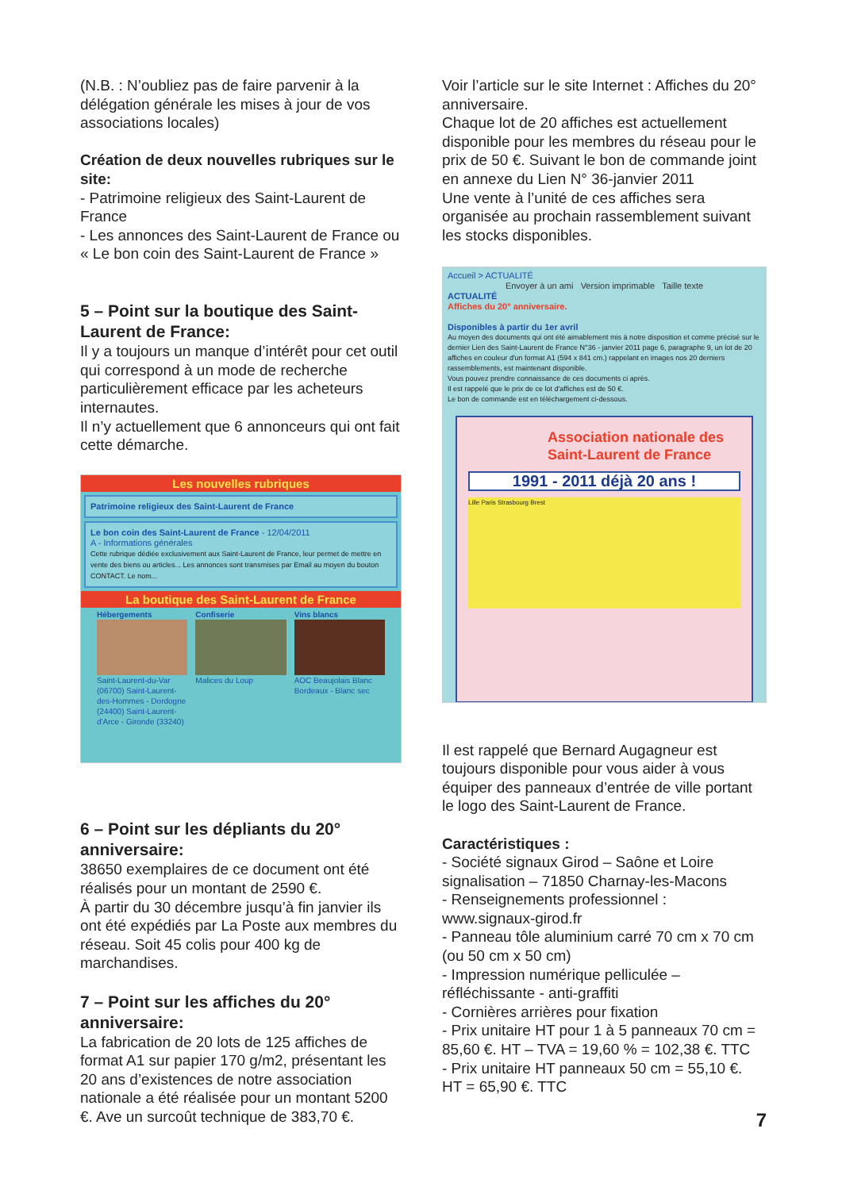(N.B. : N’oubliez pas de faire parvenir à la délégation générale les mises à jour de vos associations locales)
Création de deux nouvelles rubriques sur le site:
- Patrimoine religieux des Saint-Laurent de France
- Les annonces des Saint-Laurent de France ou « Le bon coin des Saint-Laurent de France »
5 – Point sur la boutique des Saint-Laurent de France:
Il y a toujours un manque d’intérêt pour cet outil qui correspond à un mode de recherche particulièrement efficace par les acheteurs internautes.
Il n’y actuellement que 6 annonceurs qui ont fait cette démarche.
Les nouvelles rubriques
Patrimoine religieux des Saint-Laurent de France
Le bon coin des Saint-Laurent de France - 12/04/2011
A - Informations générales
Cette rubrique dédiée exclusivement aux Saint-Laurent de France, leur permet de mettre en vente des biens ou articles... Les annonces sont transmises par Email au moyen du bouton CONTACT. Le nom...
La boutique des Saint-Laurent de France
Hébergements
Saint-Laurent-du-Var (06700) Saint-Laurent-des-Hommes - Dordogne (24400) Saint-Laurent-d'Arce - Gironde (33240)
Confiserie
Malices du Loup
Vins blancs
AOC Beaujolais Blanc
Bordeaux - Blanc sec
6 – Point sur les dépliants du 20° anniversaire:
38650 exemplaires de ce document ont été réalisés pour un montant de 2590 €.
À partir du 30 décembre jusqu’à fin janvier ils ont été expédiés par La Poste aux membres du réseau. Soit 45 colis pour 400 kg de marchandises.
7 – Point sur les affiches du 20° anniversaire:
La fabrication de 20 lots de 125 affiches de format A1 sur papier 170 g/m2, présentant les 20 ans d’existences de notre association nationale a été réalisée pour un montant 5200 €. Ave un surcoût technique de 383,70 €.
Voir l’article sur le site Internet : Affiches du 20° anniversaire.
Chaque lot de 20 affiches est actuellement disponible pour les membres du réseau pour le prix de 50 €. Suivant le bon de commande joint en annexe du Lien N° 36-janvier 2011
Une vente à l’unité de ces affiches sera organisée au prochain rassemblement suivant les stocks disponibles.
Accueil > ACTUALITÉ
Envoyer à un ami Version imprimable Taille texte
ACTUALITÉ
Affiches du 20° anniversaire.
Disponibles à partir du 1er avril
Au moyen des documents qui ont été aimablement mis à notre disposition et comme précisé sur le dernier Lien des Saint-Laurent de France N°36 - janvier 2011 page 6, paragraphe 9, un lot de 20 affiches en couleur d'un format A1 (594 x 841 cm.) rappelant en images nos 20 derniers rassemblements, est maintenant disponible.
Vous pouvez prendre connaissance de ces documents ci après.
Il est rappelé que le prix de ce lot d'affiches est de 50 €.
Le bon de commande est en téléchargement ci-dessous.
Association nationale des Saint-Laurent de France
1991 - 2011 déjà 20 ans !
Lille Paris Strasbourg Brest
Il est rappelé que Bernard Augagneur est toujours disponible pour vous aider à vous équiper des panneaux d’entrée de ville portant le logo des Saint-Laurent de France.
Caractéristiques :
- Société signaux Girod – Saône et Loire signalisation – 71850 Charnay-les-Macons
- Renseignements professionnel :
www.signaux-girod.fr
- Panneau tôle aluminium carré 70 cm x 70 cm (ou 50 cm x 50 cm)
- Impression numérique pelliculée – réfléchissante - anti-graffiti
- Cornières arrières pour fixation
- Prix unitaire HT pour 1 à 5 panneaux 70 cm = 85,60 €. HT – TVA = 19,60 % = 102,38 €. TTC
- Prix unitaire HT panneaux 50 cm = 55,10 €. HT = 65,90 €. TTC
7